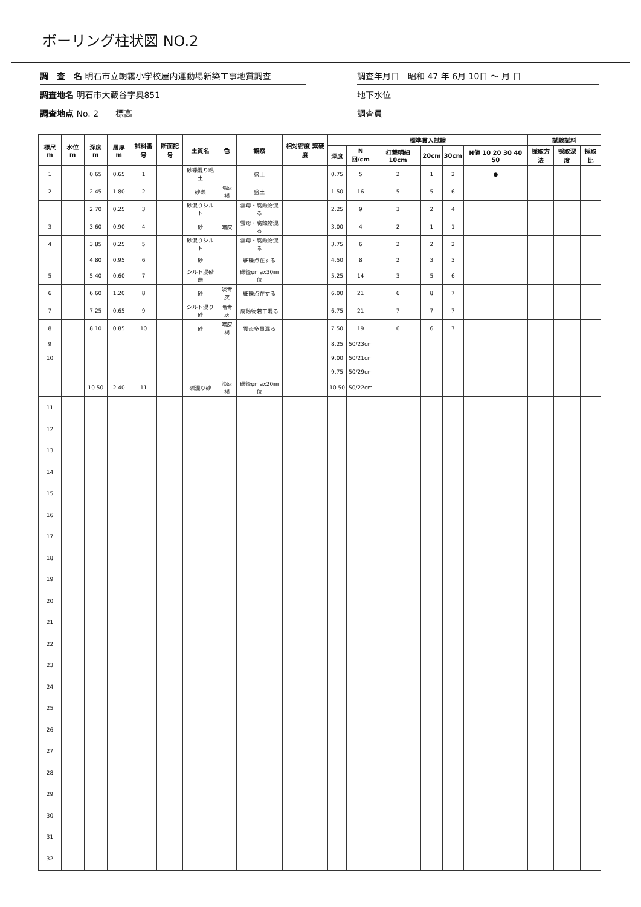ボーリング柱状図 NO.2
調　査　名 明石市立朝霧小学校屋内運動場新築工事地質調査
調査地名 明石市大蔵谷字奥851
調査地点 No. 2　　標高
調査年月日　昭和 47 年 6月 10日 ～ 月 日
地下水位
調査員
| 標尺 m | 水位 m | 深度 m | 層厚 m | 試料番号 | 断面記号 | 土質名 | 色 | 観察 | 相対密度 緊硬度 | 標準貫入試験 | | | | | | 試験試料 | | |
| --- | --- | --- | --- | --- | --- | --- | --- | --- | --- | --- | --- | --- | --- | --- | --- | --- | --- | --- |
| | | | | | | | | | | 深度 | N 回/cm | 打撃明細 10cm | 20cm | 30cm | N値 10 20 30 40 50 | 採取方法 | 採取深度 | 採取比 |
| 1 | | 0.65 | 0.65 | 1 | | 砂礫混り粘土 | | 盛土 | | 0.75 | 5 | 2 | 1 | 2 | ● | | | |
| 2 | | 2.45 | 1.80 | 2 | | 砂礫 | 暗灰褐 | 盛土 | | 1.50 | 16 | 5 | 5 | 6 | | | | |
| | | 2.70 | 0.25 | 3 | | 砂混りシルト | | 雲母・腐蝕物混る | | 2.25 | 9 | 3 | 2 | 4 | | | | |
| 3 | | 3.60 | 0.90 | 4 | | 砂 | 暗灰 | 雲母・腐蝕物混る | | 3.00 | 4 | 2 | 1 | 1 | | | | |
| 4 | | 3.85 | 0.25 | 5 | | 砂混りシルト | | 雲母・腐蝕物混る | | 3.75 | 6 | 2 | 2 | 2 | | | | |
| | | 4.80 | 0.95 | 6 | | 砂 | | 細礫点在する | | 4.50 | 8 | 2 | 3 | 3 | | | | |
| 5 | | 5.40 | 0.60 | 7 | | シルト混砂礫 | - | 礫径φmax30㎜位 | | 5.25 | 14 | 3 | 5 | 6 | | | | |
| 6 | | 6.60 | 1.20 | 8 | | 砂 | 淡青灰 | 細礫点在する | | 6.00 | 21 | 6 | 8 | 7 | | | | |
| 7 | | 7.25 | 0.65 | 9 | | シルト混り砂 | 暗青灰 | 腐蝕物若干混る | | 6.75 | 21 | 7 | 7 | 7 | | | | |
| 8 | | 8.10 | 0.85 | 10 | | 砂 | 暗灰褐 | 雲母多量混る | | 7.50 | 19 | 6 | 6 | 7 | | | | |
| 9 | | | | | | | | | | 8.25 | 50/23cm | | | | | | | |
| 10 | | | | | | | | | | 9.00 | 50/21cm | | | | | | | |
| | | | | | | | | | | 9.75 | 50/29cm | | | | | | | |
| | | 10.50 | 2.40 | 11 | | 礫混り砂 | 淡灰褐 | 礫径φmax20㎜位 | | 10.50 | 50/22cm | | | | | | | |
| 11 12 13 14 15 16 17 18 19 20 21 22 23 24 25 26 27 28 29 30 31 32 | | | | | | | | | | | | | | | | | | |